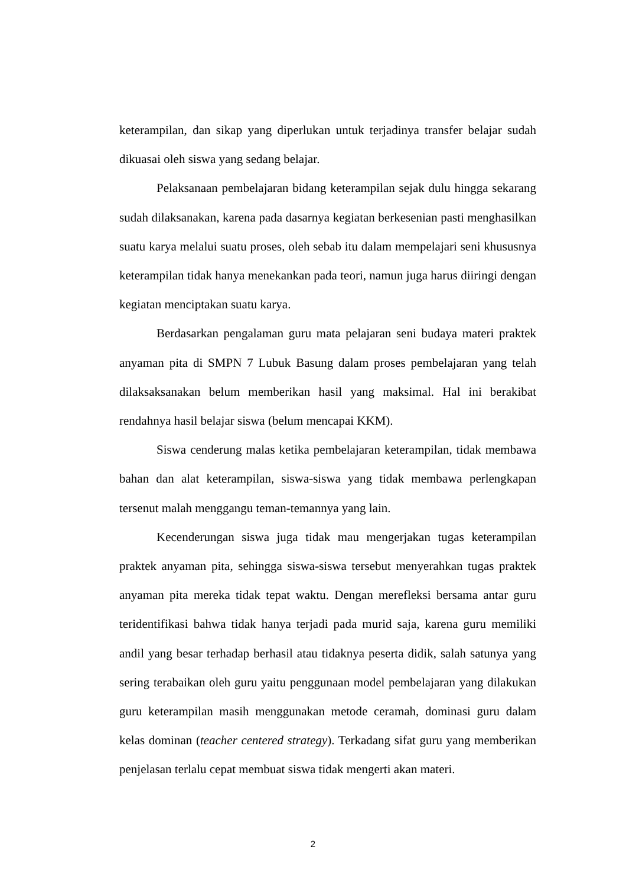keterampilan, dan sikap yang diperlukan untuk terjadinya transfer belajar sudah dikuasai oleh siswa yang sedang belajar.
Pelaksanaan pembelajaran bidang keterampilan sejak dulu hingga sekarang sudah dilaksanakan, karena pada dasarnya kegiatan berkesenian pasti menghasilkan suatu karya melalui suatu proses, oleh sebab itu dalam mempelajari seni khususnya keterampilan tidak hanya menekankan pada teori, namun juga harus diiringi dengan kegiatan menciptakan suatu karya.
Berdasarkan pengalaman guru mata pelajaran seni budaya materi praktek anyaman pita di SMPN 7 Lubuk Basung dalam proses pembelajaran yang telah dilaksaksanakan belum memberikan hasil yang maksimal. Hal ini berakibat rendahnya hasil belajar siswa (belum mencapai KKM).
Siswa cenderung malas ketika pembelajaran keterampilan, tidak membawa bahan dan alat keterampilan, siswa-siswa yang tidak membawa perlengkapan tersenut malah menggangu teman-temannya yang lain.
Kecenderungan siswa juga tidak mau mengerjakan tugas keterampilan praktek anyaman pita, sehingga siswa-siswa tersebut menyerahkan tugas praktek anyaman pita mereka tidak tepat waktu. Dengan merefleksi bersama antar guru teridentifikasi bahwa tidak hanya terjadi pada murid saja, karena guru memiliki andil yang besar terhadap berhasil atau tidaknya peserta didik, salah satunya yang sering terabaikan oleh guru yaitu penggunaan model pembelajaran yang dilakukan guru keterampilan masih menggunakan metode ceramah, dominasi guru dalam kelas dominan (teacher centered strategy). Terkadang sifat guru yang memberikan penjelasan terlalu cepat membuat siswa tidak mengerti akan materi.
2